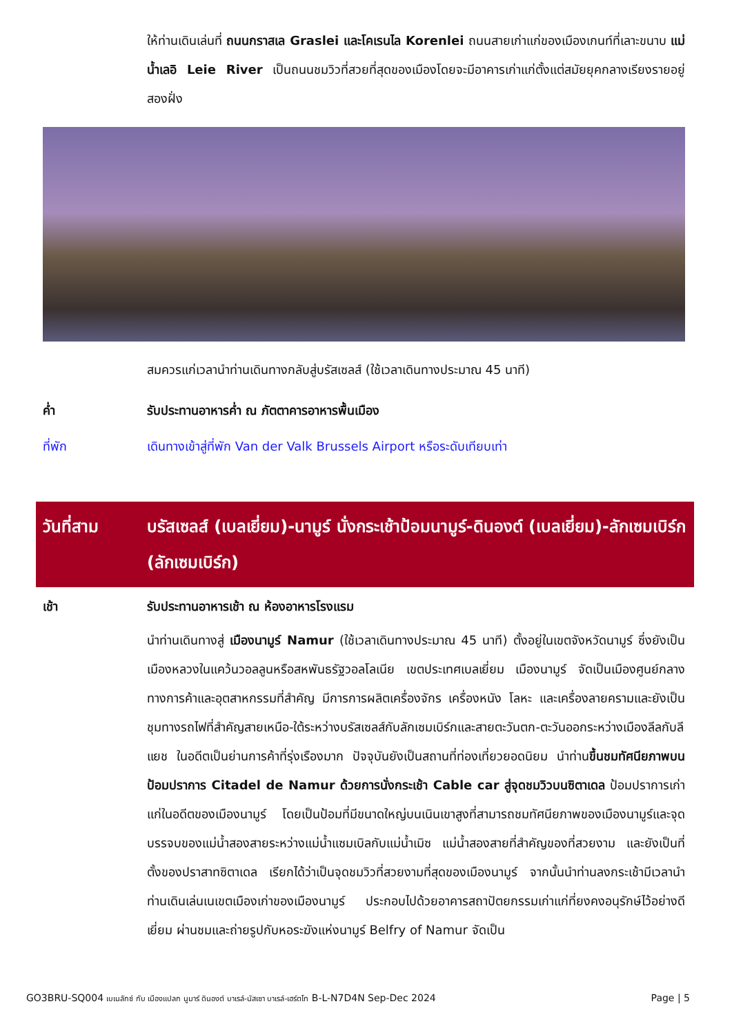ให้ท่านเดินเล่นที่ ถนนกราสเล Graslei และโคเรนไล Korenlei ถนนสายเก่าแก่ของเมืองเกนท์ที่เลาะขนาบ แม่น้ำเลอิ Leie River เป็นถนนชมวิวที่สวยที่สุดของเมืองโดยจะมีอาคารเก่าแก่ตั้งแต่สมัยยุคกลางเรียงรายอยู่สองฝั่ง
สมควรแก่เวลานำท่านเดินทางกลับสู่บรัสเซลส์ (ใช้เวลาเดินทางประมาณ 45 นาที)
ค่ำ รับประทานอาหารค่ำ ณ ภัตตาคารอาหารพื้นเมือง
ที่พัก เดินทางเข้าสู่ที่พัก Van der Valk Brussels Airport หรือระดับเทียบเท่า
วันที่สาม บรัสเซลส์ (เบลเยี่ยม)-นามูร์ นั่งกระเช้าป้อมนามูร์-ดินองต์ (เบลเยี่ยม)-ลักเซมเบิร์ก (ลักเซมเบิร์ก)
เช้า รับประทานอาหารเช้า ณ ห้องอาหารโรงแรม
นำท่านเดินทางสู่ เมืองนามูร์ Namur (ใช้เวลาเดินทางประมาณ 45 นาที) ตั้งอยู่ในเขตจังหวัดนามูร์ ซึ่งยังเป็นเมืองหลวงในแคว้นวอลลูนหรือสหพันธรัฐวอลโลเนีย เขตประเทศเบลเยี่ยม เมืองนามูร์ จัดเป็นเมืองศูนย์กลางทางการค้าและอุตสาหกรรมที่สำคัญ มีการการผลิตเครื่องจักร เครื่องหนัง โลหะ และเครื่องลายครามและยังเป็นชุมทางรถไฟที่สำคัญสายเหนือ-ใต้ระหว่างบรัสเซลส์กับลักเซมเบิร์กและสายตะวันตก-ตะวันออกระหว่างเมืองลีลกับลีแยช ในอดีตเป็นย่านการค้าที่รุ่งเรืองมาก ปัจจุบันยังเป็นสถานที่ท่องเที่ยวยอดนิยม นำท่านขึ้นชมทัศนียภาพบนป้อมปราการ Citadel de Namur ด้วยการนั่งกระเช้า Cable car สู่จุดชมวิวบนซิตาเดล ป้อมปราการเก่าแก่ในอดีตของเมืองนามูร์ โดยเป็นป้อมที่มีขนาดใหญ่บนเนินเขาสูงที่สามารถชมทัศนียภาพของเมืองนามูร์และจุดบรรจบของแม่น้ำสองสายระหว่างแม่น้ำแซมเบิลกับแม่น้ำเมิซ แม่น้ำสองสายที่สำคัญของที่สวยงาม และยังเป็นที่ตั้งของปราสาทซิตาเดล เรียกได้ว่าเป็นจุดชมวิวที่สวยงามที่สุดของเมืองนามูร์ จากนั้นนำท่านลงกระเช้ามีเวลานำท่านเดินเล่นเนเขตเมืองเก่าของเมืองนามูร์ ประกอบไปด้วยอาคารสถาปัตยกรรมเก่าแก่ที่ยงคงอนุรักษ์ไว้อย่างดีเยี่ยม ผ่านชมและถ่ายรูปกับหอระฆังแห่งนามูร์ Belfry of Namur จัดเป็น
GO3BRU-SQ004 เบเนลักซ์ กับ เมืองแปลก นูมาร์ ดินองต์ บาเรล์-นัสเซา บาเรล์-เฮร์ตโท B-L-N7D4N Sep-Dec 2024
Page | 5